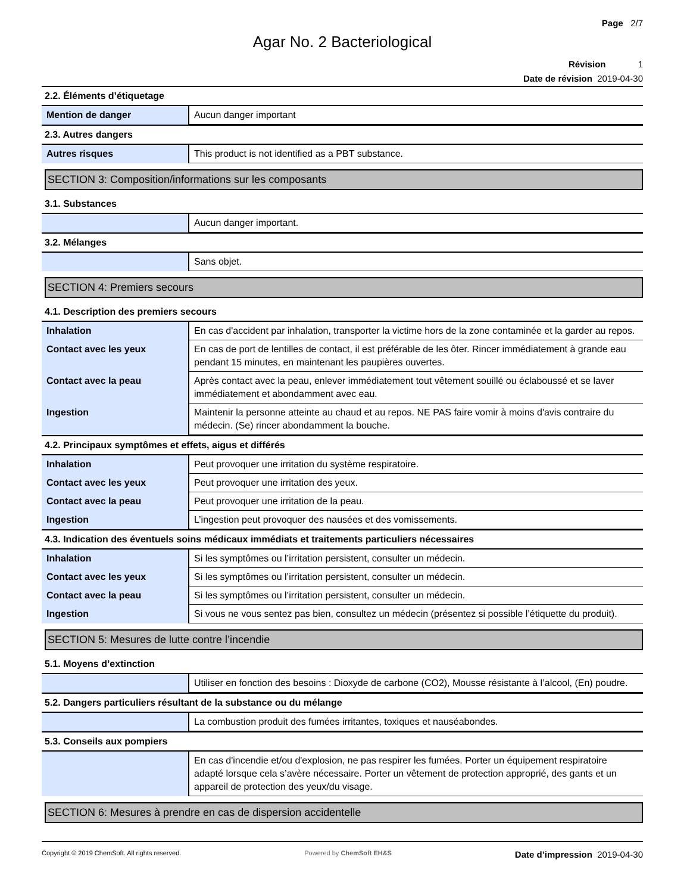Page 2/7
Agar No. 2 Bacteriological
Révision 1
Date de révision 2019-04-30
2.2. Éléments d’étiquetage
| Mention de danger | Aucun danger important |
2.3. Autres dangers
| Autres risques | This product is not identified as a PBT substance. |
SECTION 3: Composition/informations sur les composants
3.1. Substances
| | Aucun danger important. |
3.2. Mélanges
| | Sans objet. |
SECTION 4: Premiers secours
4.1. Description des premiers secours
| Inhalation | En cas d'accident par inhalation, transporter la victime hors de la zone contaminée et la garder au repos. |
| Contact avec les yeux | En cas de port de lentilles de contact, il est préférable de les ôter. Rincer immédiatement à grande eau pendant 15 minutes, en maintenant les paupières ouvertes. |
| Contact avec la peau | Après contact avec la peau, enlever immédiatement tout vêtement souillé ou éclaboussé et se laver immédiatement et abondamment avec eau. |
| Ingestion | Maintenir la personne atteinte au chaud et au repos. NE PAS faire vomir à moins d'avis contraire du médecin. (Se) rincer abondamment la bouche. |
4.2. Principaux symptômes et effets, aigus et différés
| Inhalation | Peut provoquer une irritation du système respiratoire. |
| Contact avec les yeux | Peut provoquer une irritation des yeux. |
| Contact avec la peau | Peut provoquer une irritation de la peau. |
| Ingestion | L’ingestion peut provoquer des nausées et des vomissements. |
4.3. Indication des éventuels soins médicaux immédiats et traitements particuliers nécessaires
| Inhalation | Si les symptômes ou l’irritation persistent, consulter un médecin. |
| Contact avec les yeux | Si les symptômes ou l’irritation persistent, consulter un médecin. |
| Contact avec la peau | Si les symptômes ou l’irritation persistent, consulter un médecin. |
| Ingestion | Si vous ne vous sentez pas bien, consultez un médecin (présentez si possible l’étiquette du produit). |
SECTION 5: Mesures de lutte contre l’incendie
5.1. Moyens d’extinction
| | Utiliser en fonction des besoins : Dioxyde de carbone (CO2), Mousse résistante à l’alcool, (En) poudre. |
5.2. Dangers particuliers résultant de la substance ou du mélange
| | La combustion produit des fumées irritantes, toxiques et nauséabondes. |
5.3. Conseils aux pompiers
| | En cas d'incendie et/ou d'explosion, ne pas respirer les fumées. Porter un équipement respiratoire adapté lorsque cela s’avère nécessaire. Porter un vêtement de protection approprié, des gants et un appareil de protection des yeux/du visage. |
SECTION 6: Mesures à prendre en cas de dispersion accidentelle
Copyright © 2019 ChemSoft. All rights reserved. Powered by ChemSoft EH&S Date d’impression 2019-04-30